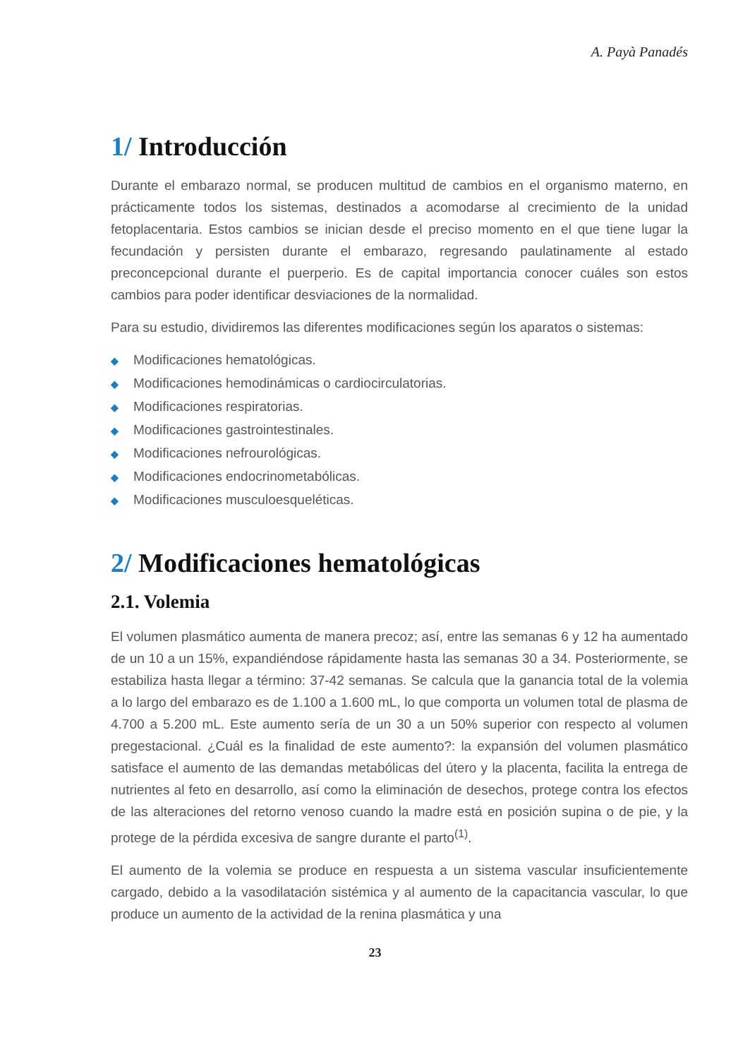A. Payà Panadés
1/ Introducción
Durante el embarazo normal, se producen multitud de cambios en el organismo materno, en prácticamente todos los sistemas, destinados a acomodarse al crecimiento de la unidad fetoplacentaria. Estos cambios se inician desde el preciso momento en el que tiene lugar la fecundación y persisten durante el embarazo, regresando paulatinamente al estado preconcepcional durante el puerperio. Es de capital importancia conocer cuáles son estos cambios para poder identificar desviaciones de la normalidad.
Para su estudio, dividiremos las diferentes modificaciones según los aparatos o sistemas:
◆ Modificaciones hematológicas.
◆ Modificaciones hemodinámicas o cardiocirculatorias.
◆ Modificaciones respiratorias.
◆ Modificaciones gastrointestinales.
◆ Modificaciones nefrourológicas.
◆ Modificaciones endocrinometabólicas.
◆ Modificaciones musculoesqueléticas.
2/ Modificaciones hematológicas
2.1. Volemia
El volumen plasmático aumenta de manera precoz; así, entre las semanas 6 y 12 ha aumentado de un 10 a un 15%, expandiéndose rápidamente hasta las semanas 30 a 34. Posteriormente, se estabiliza hasta llegar a término: 37-42 semanas. Se calcula que la ganancia total de la volemia a lo largo del embarazo es de 1.100 a 1.600 mL, lo que comporta un volumen total de plasma de 4.700 a 5.200 mL. Este aumento sería de un 30 a un 50% superior con respecto al volumen pregestacional. ¿Cuál es la finalidad de este aumento?: la expansión del volumen plasmático satisface el aumento de las demandas metabólicas del útero y la placenta, facilita la entrega de nutrientes al feto en desarrollo, así como la eliminación de desechos, protege contra los efectos de las alteraciones del retorno venoso cuando la madre está en posición supina o de pie, y la protege de la pérdida excesiva de sangre durante el parto<sup>(1)</sup>.
El aumento de la volemia se produce en respuesta a un sistema vascular insuficientemente cargado, debido a la vasodilatación sistémica y al aumento de la capacitancia vascular, lo que produce un aumento de la actividad de la renina plasmática y una
23